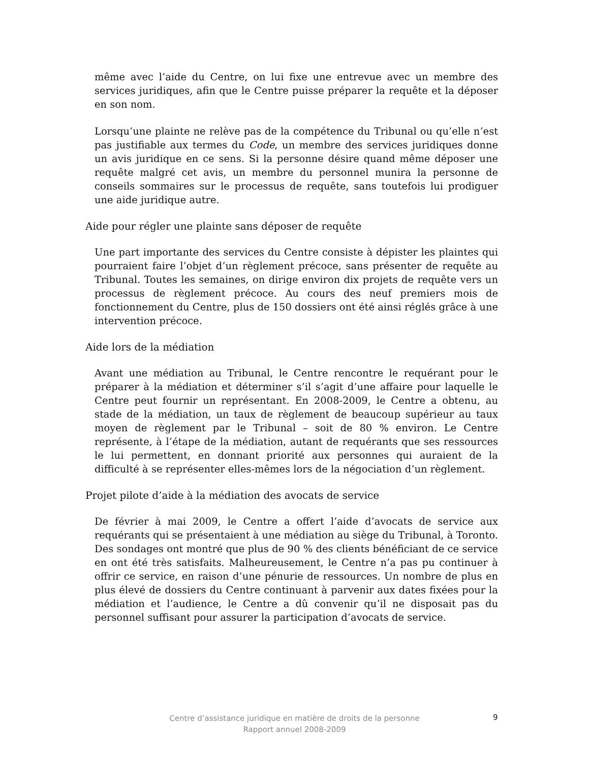même avec l’aide du Centre, on lui fixe une entrevue avec un membre des services juridiques, afin que le Centre puisse préparer la requête et la déposer en son nom.
Lorsqu’une plainte ne relève pas de la compétence du Tribunal ou qu’elle n’est pas justifiable aux termes du Code, un membre des services juridiques donne un avis juridique en ce sens. Si la personne désire quand même déposer une requête malgré cet avis, un membre du personnel munira la personne de conseils sommaires sur le processus de requête, sans toutefois lui prodiguer une aide juridique autre.
Aide pour régler une plainte sans déposer de requête
Une part importante des services du Centre consiste à dépister les plaintes qui pourraient faire l’objet d’un règlement précoce, sans présenter de requête au Tribunal. Toutes les semaines, on dirige environ dix projets de requête vers un processus de règlement précoce. Au cours des neuf premiers mois de fonctionnement du Centre, plus de 150 dossiers ont été ainsi réglés grâce à une intervention précoce.
Aide lors de la médiation
Avant une médiation au Tribunal, le Centre rencontre le requérant pour le préparer à la médiation et déterminer s’il s’agit d’une affaire pour laquelle le Centre peut fournir un représentant. En 2008-2009, le Centre a obtenu, au stade de la médiation, un taux de règlement de beaucoup supérieur au taux moyen de règlement par le Tribunal – soit de 80 % environ. Le Centre représente, à l’étape de la médiation, autant de requérants que ses ressources le lui permettent, en donnant priorité aux personnes qui auraient de la difficulté à se représenter elles-mêmes lors de la négociation d’un règlement.
Projet pilote d’aide à la médiation des avocats de service
De février à mai 2009, le Centre a offert l’aide d’avocats de service aux requérants qui se présentaient à une médiation au siège du Tribunal, à Toronto. Des sondages ont montré que plus de 90 % des clients bénéficiant de ce service en ont été très satisfaits. Malheureusement, le Centre n’a pas pu continuer à offrir ce service, en raison d’une pénurie de ressources. Un nombre de plus en plus élevé de dossiers du Centre continuant à parvenir aux dates fixées pour la médiation et l’audience, le Centre a dû convenir qu’il ne disposait pas du personnel suffisant pour assurer la participation d’avocats de service.
Centre d’assistance juridique en matière de droits de la personne
Rapport annuel 2008-2009
9